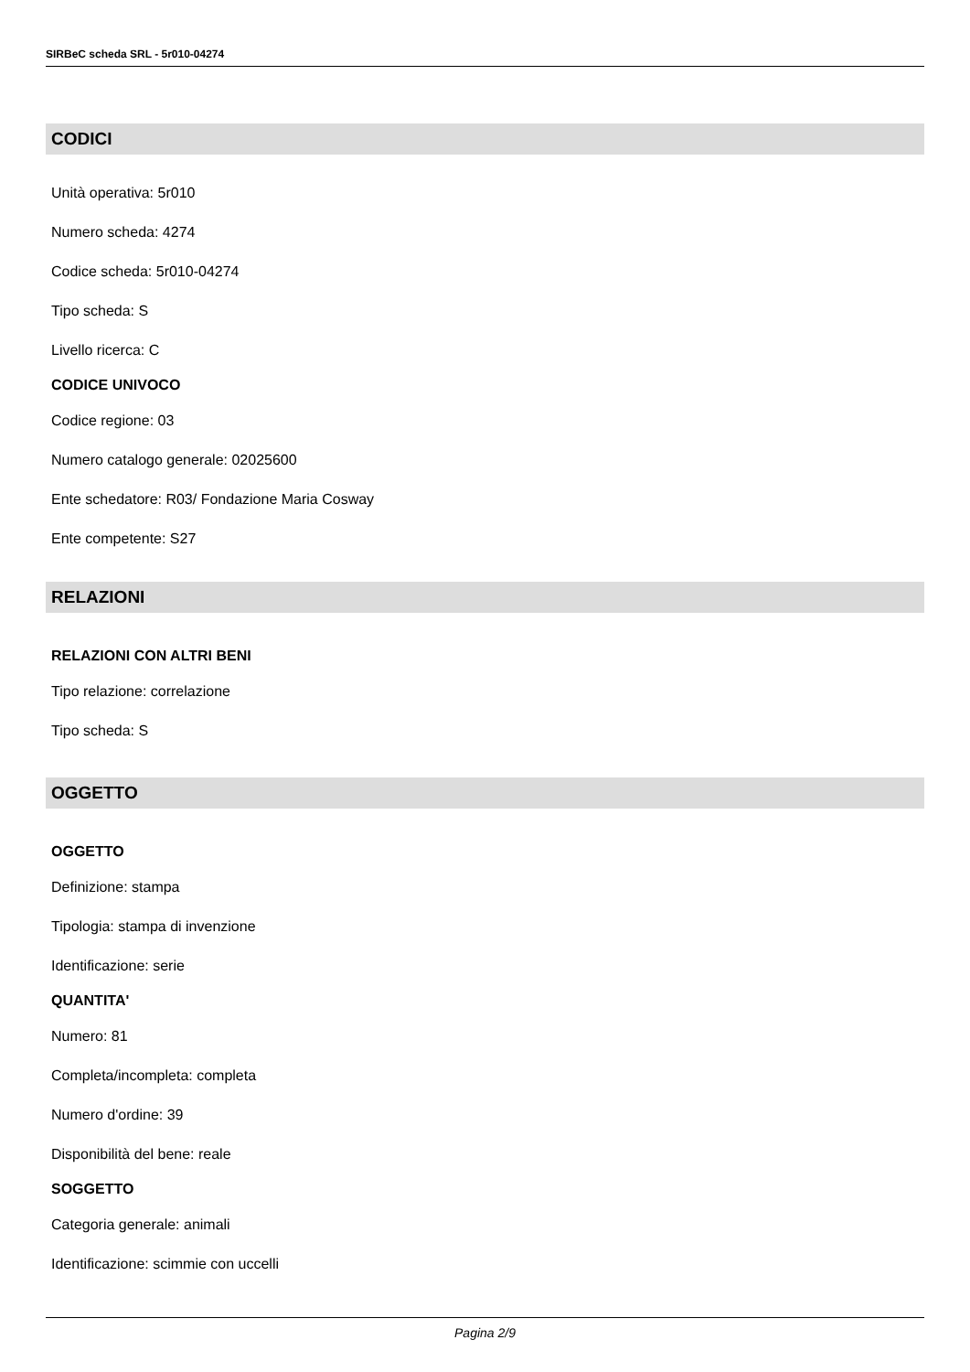SIRBeC scheda SRL - 5r010-04274
CODICI
Unità operativa: 5r010
Numero scheda: 4274
Codice scheda: 5r010-04274
Tipo scheda: S
Livello ricerca: C
CODICE UNIVOCO
Codice regione: 03
Numero catalogo generale: 02025600
Ente schedatore: R03/ Fondazione Maria Cosway
Ente competente: S27
RELAZIONI
RELAZIONI CON ALTRI BENI
Tipo relazione: correlazione
Tipo scheda: S
OGGETTO
OGGETTO
Definizione: stampa
Tipologia: stampa di invenzione
Identificazione: serie
QUANTITA'
Numero: 81
Completa/incompleta: completa
Numero d'ordine: 39
Disponibilità del bene: reale
SOGGETTO
Categoria generale: animali
Identificazione: scimmie con uccelli
Pagina 2/9